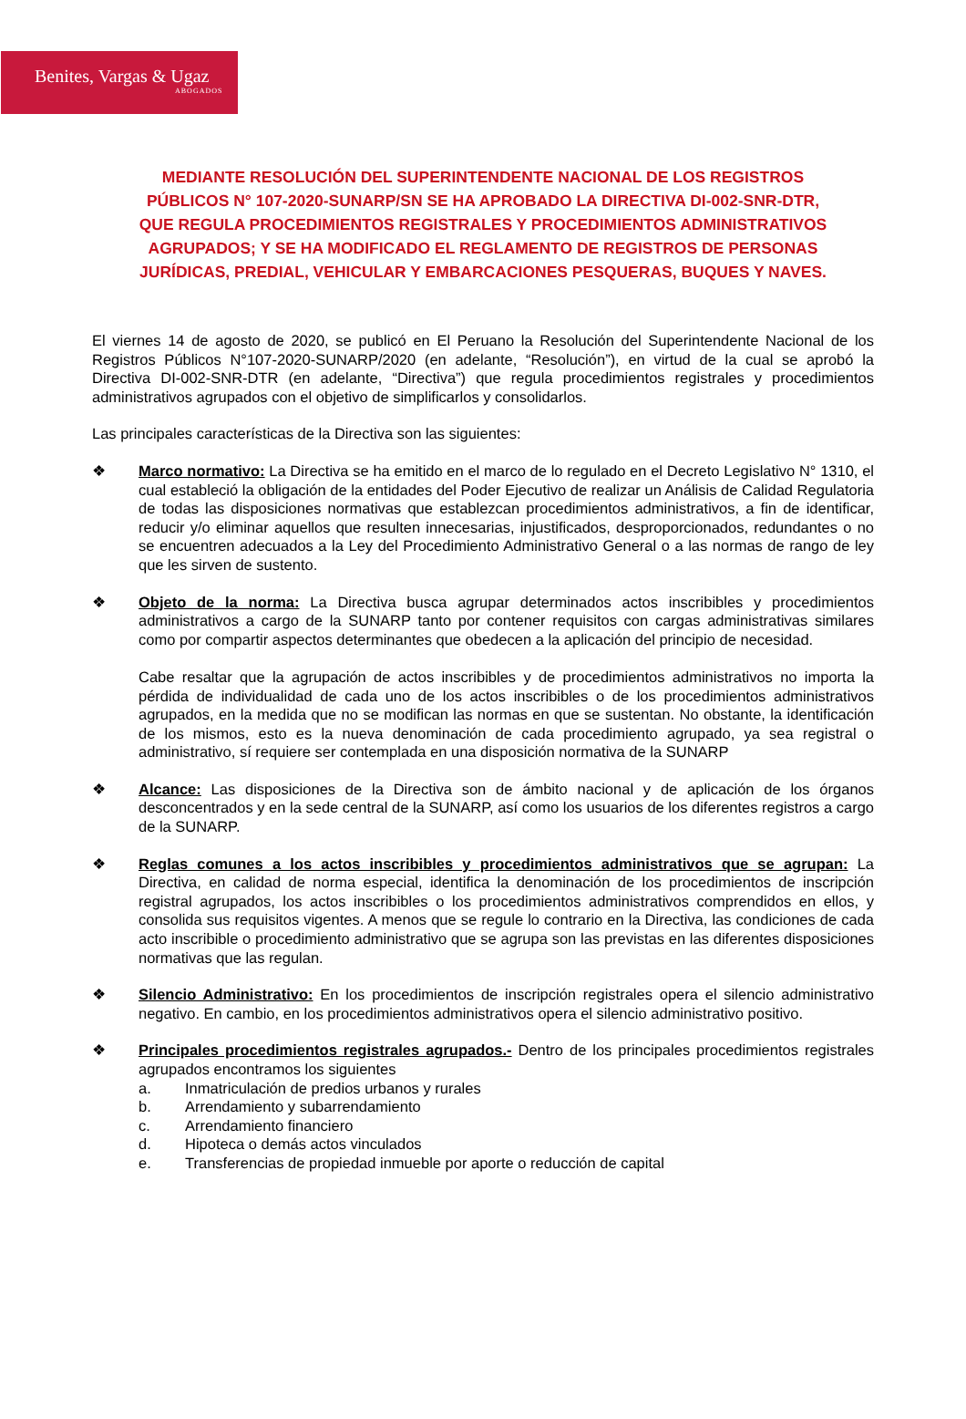Benites, Vargas & Ugaz
ABOGADOS
MEDIANTE RESOLUCIÓN DEL SUPERINTENDENTE NACIONAL DE LOS REGISTROS PÚBLICOS N° 107-2020-SUNARP/SN SE HA APROBADO LA DIRECTIVA DI-002-SNR-DTR, QUE REGULA PROCEDIMIENTOS REGISTRALES Y PROCEDIMIENTOS ADMINISTRATIVOS AGRUPADOS; Y SE HA MODIFICADO EL REGLAMENTO DE REGISTROS DE PERSONAS JURÍDICAS, PREDIAL, VEHICULAR Y EMBARCACIONES PESQUERAS, BUQUES Y NAVES.
El viernes 14 de agosto de 2020, se publicó en El Peruano la Resolución del Superintendente Nacional de los Registros Públicos N°107-2020-SUNARP/2020 (en adelante, “Resolución”), en virtud de la cual se aprobó la Directiva DI-002-SNR-DTR (en adelante, “Directiva”) que regula procedimientos registrales y procedimientos administrativos agrupados con el objetivo de simplificarlos y consolidarlos.
Las principales características de la Directiva son las siguientes:
❖ Marco normativo: La Directiva se ha emitido en el marco de lo regulado en el Decreto Legislativo N° 1310, el cual estableció la obligación de la entidades del Poder Ejecutivo de realizar un Análisis de Calidad Regulatoria de todas las disposiciones normativas que establezcan procedimientos administrativos, a fin de identificar, reducir y/o eliminar aquellos que resulten innecesarias, injustificados, desproporcionados, redundantes o no se encuentren adecuados a la Ley del Procedimiento Administrativo General o a las normas de rango de ley que les sirven de sustento.
❖ Objeto de la norma: La Directiva busca agrupar determinados actos inscribibles y procedimientos administrativos a cargo de la SUNARP tanto por contener requisitos con cargas administrativas similares como por compartir aspectos determinantes que obedecen a la aplicación del principio de necesidad.
Cabe resaltar que la agrupación de actos inscribibles y de procedimientos administrativos no importa la pérdida de individualidad de cada uno de los actos inscribibles o de los procedimientos administrativos agrupados, en la medida que no se modifican las normas en que se sustentan. No obstante, la identificación de los mismos, esto es la nueva denominación de cada procedimiento agrupado, ya sea registral o administrativo, sí requiere ser contemplada en una disposición normativa de la SUNARP
❖ Alcance: Las disposiciones de la Directiva son de ámbito nacional y de aplicación de los órganos desconcentrados y en la sede central de la SUNARP, así como los usuarios de los diferentes registros a cargo de la SUNARP.
❖ Reglas comunes a los actos inscribibles y procedimientos administrativos que se agrupan: La Directiva, en calidad de norma especial, identifica la denominación de los procedimientos de inscripción registral agrupados, los actos inscribibles o los procedimientos administrativos comprendidos en ellos, y consolida sus requisitos vigentes. A menos que se regule lo contrario en la Directiva, las condiciones de cada acto inscribible o procedimiento administrativo que se agrupa son las previstas en las diferentes disposiciones normativas que las regulan.
❖ Silencio Administrativo: En los procedimientos de inscripción registrales opera el silencio administrativo negativo. En cambio, en los procedimientos administrativos opera el silencio administrativo positivo.
❖ Principales procedimientos registrales agrupados.- Dentro de los principales procedimientos registrales agrupados encontramos los siguientes
a. Inmatriculación de predios urbanos y rurales
b. Arrendamiento y subarrendamiento
c. Arrendamiento financiero
d. Hipoteca o demás actos vinculados
e. Transferencias de propiedad inmueble por aporte o reducción de capital